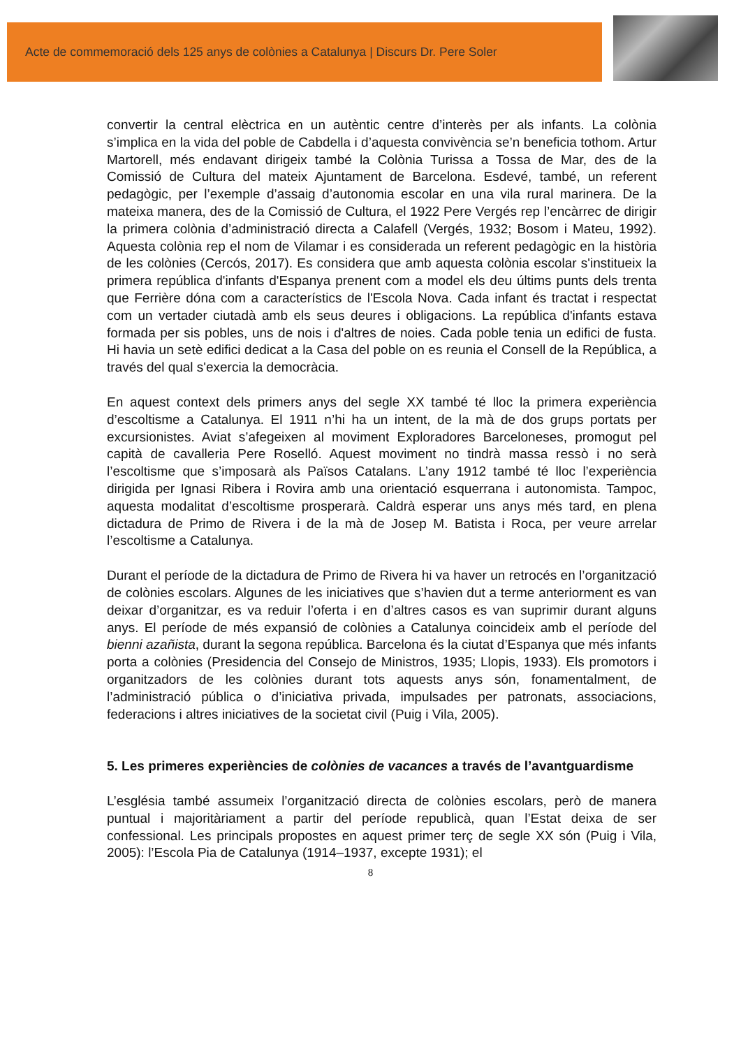Acte de commemoració dels 125 anys de colònies a Catalunya | Discurs Dr. Pere Soler
convertir la central elèctrica en un autèntic centre d’interès per als infants. La colònia s’implica en la vida del poble de Cabdella i d’aquesta convivència se’n beneficia tothom. Artur Martorell, més endavant dirigeix també la Colònia Turissa a Tossa de Mar, des de la Comissió de Cultura del mateix Ajuntament de Barcelona. Esdevé, també, un referent pedagògic, per l’exemple d’assaig d’autonomia escolar en una vila rural marinera. De la mateixa manera, des de la Comissió de Cultura, el 1922 Pere Vergés rep l’encàrrec de dirigir la primera colònia d’administració directa a Calafell (Vergés, 1932; Bosom i Mateu, 1992). Aquesta colònia rep el nom de Vilamar i es considerada un referent pedagògic en la història de les colònies (Cercós, 2017). Es considera que amb aquesta colònia escolar s'instituеix la primera república d'infants d'Espanya prenent com a model els deu últims punts dels trenta que Ferrière dóna com a característics de l'Escola Nova. Cada infant és tractat i respectat com un vertader ciutadà amb els seus deures i obligacions. La república d'infants estava formada per sis pobles, uns de nois i d'altres de noies. Cada poble tenia un edifici de fusta. Hi havia un setè edifici dedicat a la Casa del poble on es reunia el Consell de la República, a través del qual s'exercia la democràcia.
En aquest context dels primers anys del segle XX també té lloc la primera experiència d’escoltisme a Catalunya. El 1911 n’hi ha un intent, de la mà de dos grups portats per excursionistes. Aviat s’afegeixen al moviment Exploradores Barceloneses, promogut pel capità de cavalleria Pere Roselló. Aquest moviment no tindrà massa ressò i no serà l’escoltisme que s’imposarà als Països Catalans. L’any 1912 també té lloc l’experiència dirigida per Ignasi Ribera i Rovira amb una orientació esquerrana i autonomista. Tampoc, aquesta modalitat d’escoltisme prosperarà. Caldrà esperar uns anys més tard, en plena dictadura de Primo de Rivera i de la mà de Josep M. Batista i Roca, per veure arrelar l’escoltisme a Catalunya.
Durant el període de la dictadura de Primo de Rivera hi va haver un retrocés en l’organització de colònies escolars. Algunes de les iniciatives que s’havien dut a terme anteriorment es van deixar d’organitzar, es va reduir l’oferta i en d’altres casos es van suprimir durant alguns anys. El període de més expansió de colònies a Catalunya coincideix amb el període del bienni azañista, durant la segona república. Barcelona és la ciutat d’Espanya que més infants porta a colònies (Presidencia del Consejo de Ministros, 1935; Llopis, 1933). Els promotors i organitzadors de les colònies durant tots aquests anys són, fonamentalment, de l’administració pública o d’iniciativa privada, impulsades per patronats, associacions, federacions i altres iniciatives de la societat civil (Puig i Vila, 2005).
5. Les primeres experiències de colònies de vacances a través de l’avantguardisme
L’església també assumeix l’organització directa de colònies escolars, però de manera puntual i majoritàriament a partir del període republicà, quan l’Estat deixa de ser confessional. Les principals propostes en aquest primer terç de segle XX són (Puig i Vila, 2005): l’Escola Pia de Catalunya (1914–1937, excepte 1931); el
8